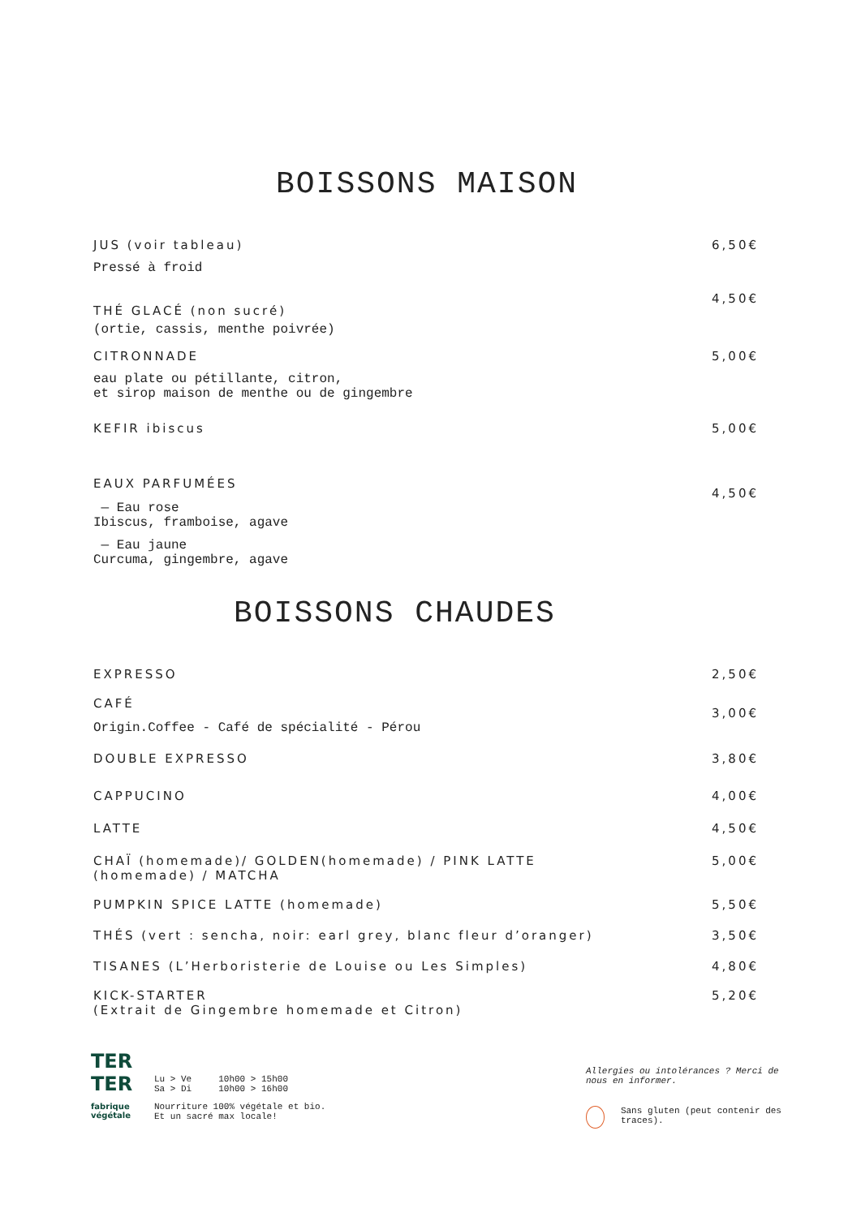BOISSONS MAISON
JUS (voir tableau)
Pressé à froid
6,50€
THÉ GLACÉ (non sucré)
(ortie, cassis, menthe poivrée)
4,50€
CITRONNADE
eau plate ou pétillante, citron,
et sirop maison de menthe ou de gingembre
5,00€
KEFIR ibiscus 5,00€
EAUX PARFUMÉES
— Eau rose
Ibiscus, framboise, agave
— Eau jaune
Curcuma, gingembre, agave
4,50€
BOISSONS CHAUDES
EXPRESSO 2,50€
CAFÉ
Origin.Coffee - Café de spécialité - Pérou
3,00€
DOUBLE EXPRESSO 3,80€
CAPPUCINO 4,00€
LATTE 4,50€
CHAÏ (homemade)/ GOLDEN(homemade) / PINK LATTE
(homemade) / MATCHA
5,00€
PUMPKIN SPICE LATTE (homemade) 5,50€
THÉS (vert : sencha, noir: earl grey, blanc fleur d’oranger)
3,50€
TISANES (L’Herboristerie de Louise ou Les Simples)
4,80€
KICK-STARTER
(Extrait de Gingembre homemade et Citron)
5,20€
TER
TER
fabrique
végétale
Lu > Ve 10h00 > 15h00
Sa > Di 10h00 > 16h00
Nourriture 100% végétale et bio.
Et un sacré max locale!
Allergies ou intolérances ? Merci de nous en informer.
Sans gluten (peut contenir des traces).